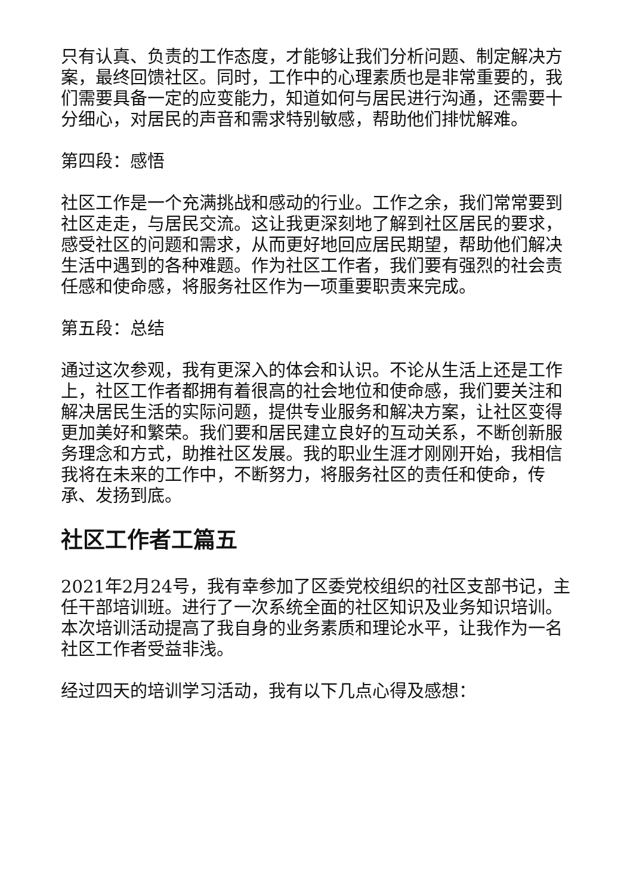只有认真、负责的工作态度，才能够让我们分析问题、制定解决方案，最终回馈社区。同时，工作中的心理素质也是非常重要的，我们需要具备一定的应变能力，知道如何与居民进行沟通，还需要十分细心，对居民的声音和需求特别敏感，帮助他们排忧解难。
第四段：感悟
社区工作是一个充满挑战和感动的行业。工作之余，我们常常要到社区走走，与居民交流。这让我更深刻地了解到社区居民的要求，感受社区的问题和需求，从而更好地回应居民期望，帮助他们解决生活中遇到的各种难题。作为社区工作者，我们要有强烈的社会责任感和使命感，将服务社区作为一项重要职责来完成。
第五段：总结
通过这次参观，我有更深入的体会和认识。不论从生活上还是工作上，社区工作者都拥有着很高的社会地位和使命感，我们要关注和解决居民生活的实际问题，提供专业服务和解决方案，让社区变得更加美好和繁荣。我们要和居民建立良好的互动关系，不断创新服务理念和方式，助推社区发展。我的职业生涯才刚刚开始，我相信我将在未来的工作中，不断努力，将服务社区的责任和使命，传承、发扬到底。
社区工作者工篇五
2021年2月24号，我有幸参加了区委党校组织的社区支部书记，主任干部培训班。进行了一次系统全面的社区知识及业务知识培训。本次培训活动提高了我自身的业务素质和理论水平，让我作为一名社区工作者受益非浅。
经过四天的培训学习活动，我有以下几点心得及感想：